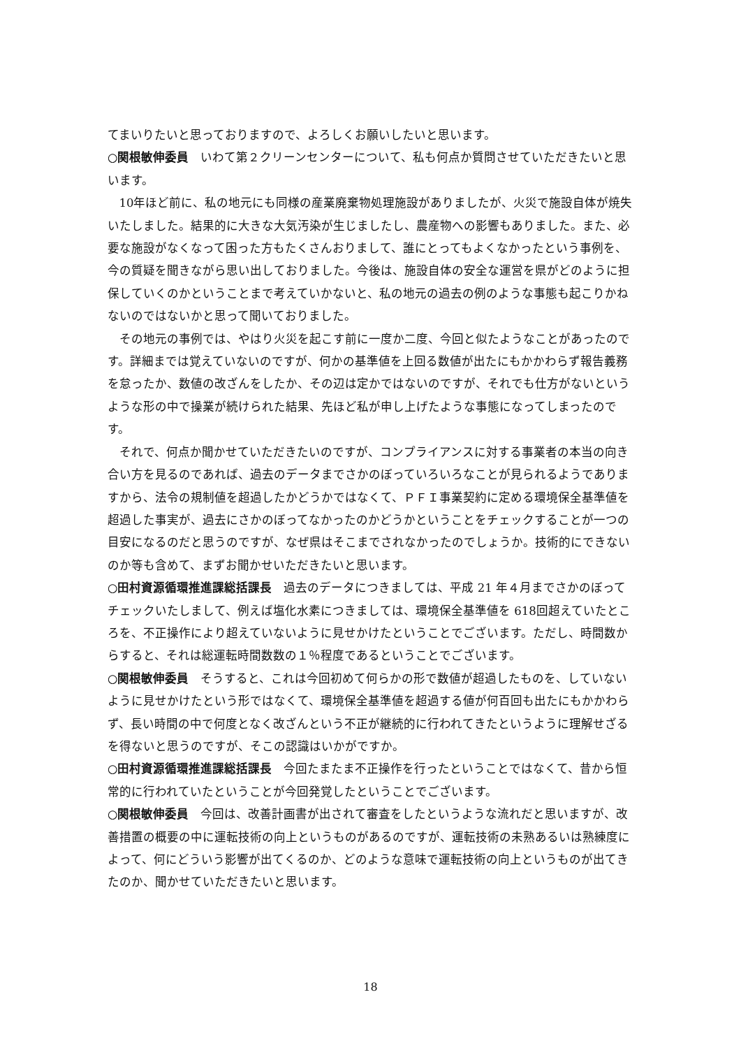てまいりたいと思っておりますので、よろしくお願いしたいと思います。
○関根敏伸委員　いわて第２クリーンセンターについて、私も何点か質問させていただきたいと思います。
10年ほど前に、私の地元にも同様の産業廃棄物処理施設がありましたが、火災で施設自体が焼失いたしました。結果的に大きな大気汚染が生じましたし、農産物への影響もありました。また、必要な施設がなくなって困った方もたくさんおりまして、誰にとってもよくなかったという事例を、今の質疑を聞きながら思い出しておりました。今後は、施設自体の安全な運営を県がどのように担保していくのかということまで考えていかないと、私の地元の過去の例のような事態も起こりかねないのではないかと思って聞いておりました。
その地元の事例では、やはり火災を起こす前に一度か二度、今回と似たようなことがあったのです。詳細までは覚えていないのですが、何かの基準値を上回る数値が出たにもかかわらず報告義務を怠ったか、数値の改ざんをしたか、その辺は定かではないのですが、それでも仕方がないというような形の中で操業が続けられた結果、先ほど私が申し上げたような事態になってしまったのです。
それで、何点か聞かせていただきたいのですが、コンプライアンスに対する事業者の本当の向き合い方を見るのであれば、過去のデータまでさかのぼっていろいろなことが見られるようでありますから、法令の規制値を超過したかどうかではなくて、ＰＦＩ事業契約に定める環境保全基準値を超過した事実が、過去にさかのぼってなかったのかどうかということをチェックすることが一つの目安になるのだと思うのですが、なぜ県はそこまでされなかったのでしょうか。技術的にできないのか等も含めて、まずお聞かせいただきたいと思います。
○田村資源循環推進課総括課長　過去のデータにつきましては、平成 21 年４月までさかのぼってチェックいたしまして、例えば塩化水素につきましては、環境保全基準値を 618回超えていたところを、不正操作により超えていないように見せかけたということでございます。ただし、時間数からすると、それは総運転時間数数の１％程度であるということでございます。
○関根敏伸委員　そうすると、これは今回初めて何らかの形で数値が超過したものを、していないように見せかけたという形ではなくて、環境保全基準値を超過する値が何百回も出たにもかかわらず、長い時間の中で何度となく改ざんという不正が継続的に行われてきたというように理解せざるを得ないと思うのですが、そこの認識はいかがですか。
○田村資源循環推進課総括課長　今回たまたま不正操作を行ったということではなくて、昔から恒常的に行われていたということが今回発覚したということでございます。
○関根敏伸委員　今回は、改善計画書が出されて審査をしたというような流れだと思いますが、改善措置の概要の中に運転技術の向上というものがあるのですが、運転技術の未熟あるいは熟練度によって、何にどういう影響が出てくるのか、どのような意味で運転技術の向上というものが出てきたのか、聞かせていただきたいと思います。
18